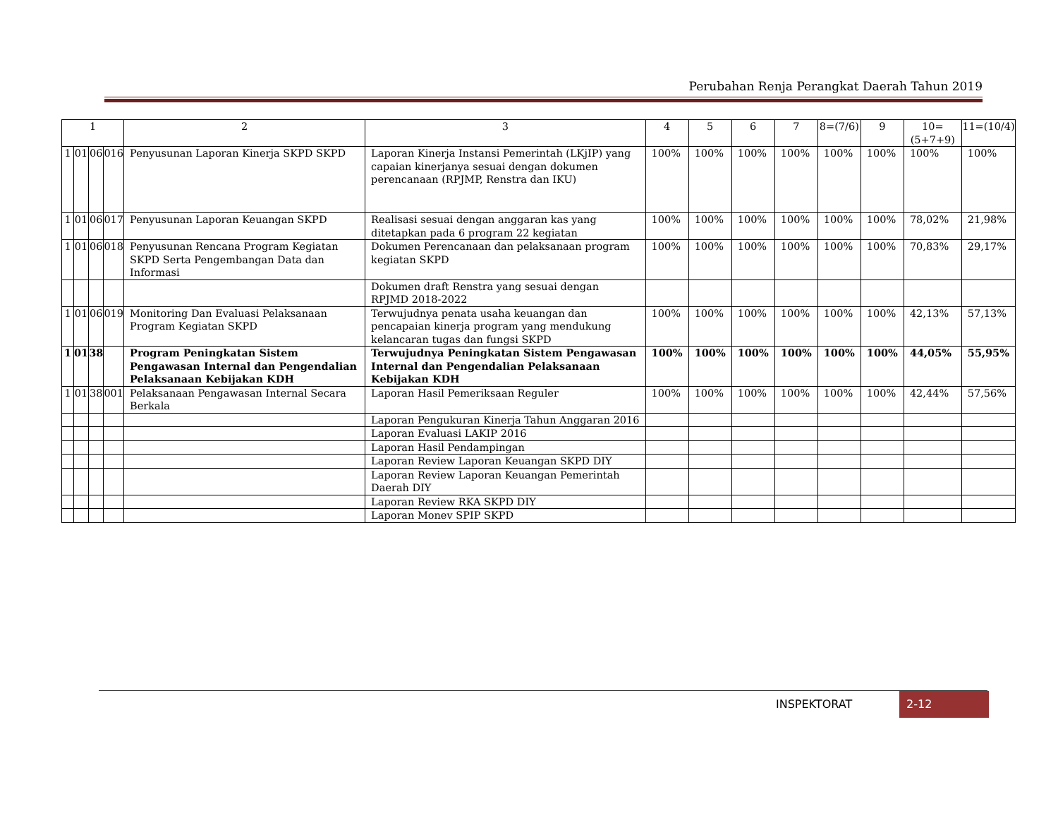Perubahan Renja Perangkat Daerah Tahun 2019
| 1 | | | | 2 | 3 | 4 | 5 | 6 | 7 | 8=(7/6) | 9 | 10=(5+7+9) | 11=(10/4) |
| --- | --- | --- | --- | --- | --- | --- | --- | --- | --- | --- | --- | --- | --- |
| 1 | 01 | 06 | 016 | Penyusunan Laporan Kinerja SKPD SKPD | Laporan Kinerja Instansi Pemerintah (LKjIP) yang capaian kinerjanya sesuai dengan dokumen perencanaan (RPJMP, Renstra dan IKU) | 100% | 100% | 100% | 100% | 100% | 100% | 100% | 100% |
| 1 | 01 | 06 | 017 | Penyusunan Laporan Keuangan SKPD | Realisasi sesuai dengan anggaran kas yang ditetapkan pada 6 program 22 kegiatan | 100% | 100% | 100% | 100% | 100% | 100% | 78,02% | 21,98% |
| 1 | 01 | 06 | 018 | Penyusunan Rencana Program Kegiatan SKPD Serta Pengembangan Data dan Informasi | Dokumen Perencanaan dan pelaksanaan program kegiatan SKPD | 100% | 100% | 100% | 100% | 100% | 100% | 70,83% | 29,17% |
| | | | | | Dokumen draft Renstra yang sesuai dengan RPJMD 2018-2022 | | | | | | | | |
| 1 | 01 | 06 | 019 | Monitoring Dan Evaluasi Pelaksanaan Program Kegiatan SKPD | Terwujudnya penata usaha keuangan dan pencapaian kinerja program yang mendukung kelancaran tugas dan fungsi SKPD | 100% | 100% | 100% | 100% | 100% | 100% | 42,13% | 57,13% |
| 1 | 01 | 38 | | Program Peningkatan Sistem Pengawasan Internal dan Pengendalian Pelaksanaan Kebijakan KDH | Terwujudnya Peningkatan Sistem Pengawasan Internal dan Pengendalian Pelaksanaan Kebijakan KDH | 100% | 100% | 100% | 100% | 100% | 100% | 44,05% | 55,95% |
| 1 | 01 | 38 | 001 | Pelaksanaan Pengawasan Internal Secara Berkala | Laporan Hasil Pemeriksaan Reguler | 100% | 100% | 100% | 100% | 100% | 100% | 42,44% | 57,56% |
| | | | | | Laporan Pengukuran Kinerja Tahun Anggaran 2016 | | | | | | | | |
| | | | | | Laporan Evaluasi LAKIP 2016 | | | | | | | | |
| | | | | | Laporan Hasil Pendampingan | | | | | | | | |
| | | | | | Laporan Review Laporan Keuangan SKPD DIY | | | | | | | | |
| | | | | | Laporan Review Laporan Keuangan Pemerintah Daerah DIY | | | | | | | | |
| | | | | | Laporan Review RKA SKPD DIY | | | | | | | | |
| | | | | | Laporan Monev SPIP SKPD | | | | | | | | |
INSPEKTORAT 2-12